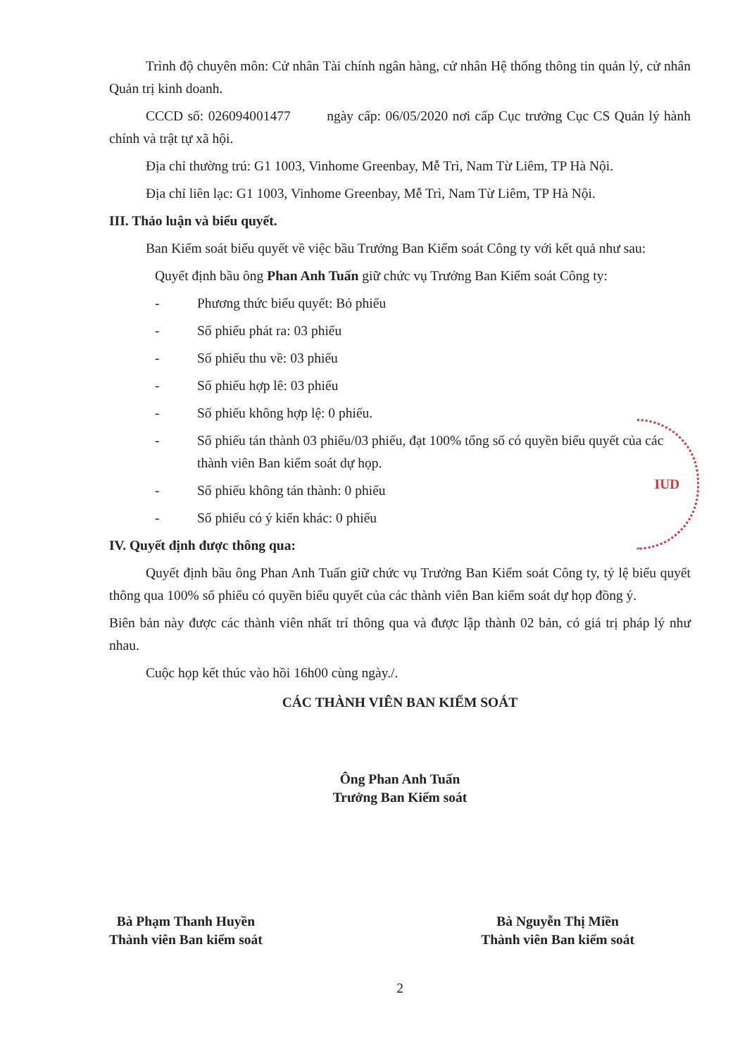Trình độ chuyên môn: Cử nhân Tài chính ngân hàng, cử nhân Hệ thống thông tin quản lý, cử nhân Quản trị kinh doanh.
CCCD số: 026094001477 ngày cấp: 06/05/2020 nơi cấp Cục trưởng Cục CS Quản lý hành chính và trật tự xã hội.
Địa chỉ thường trú: G1 1003, Vinhome Greenbay, Mễ Trì, Nam Từ Liêm, TP Hà Nội.
Địa chỉ liên lạc: G1 1003, Vinhome Greenbay, Mễ Trì, Nam Từ Liêm, TP Hà Nội.
III. Thảo luận và biểu quyết.
Ban Kiểm soát biểu quyết về việc bầu Trưởng Ban Kiểm soát Công ty với kết quả như sau:
Quyết định bầu ông Phan Anh Tuấn giữ chức vụ Trưởng Ban Kiểm soát Công ty:
- Phương thức biểu quyết: Bỏ phiếu
- Số phiếu phát ra: 03 phiếu
- Số phiếu thu về: 03 phiếu
- Số phiếu hợp lê: 03 phiếu
- Số phiếu không hợp lệ: 0 phiếu.
- Số phiếu tán thành 03 phiếu/03 phiếu, đạt 100% tổng số có quyền biểu quyết của các thành viên Ban kiểm soát dự họp.
- Số phiếu không tán thành: 0 phiếu
- Số phiếu có ý kiến khác: 0 phiếu
IV. Quyết định được thông qua:
Quyết định bầu ông Phan Anh Tuấn giữ chức vụ Trưởng Ban Kiểm soát Công ty, tỷ lệ biểu quyết thông qua 100% số phiếu có quyền biểu quyết của các thành viên Ban kiểm soát dự họp đồng ý.
Biên bản này được các thành viên nhất trí thông qua và được lập thành 02 bản, có giá trị pháp lý như nhau.
Cuộc họp kết thúc vào hồi 16h00 cùng ngày./.
CÁC THÀNH VIÊN BAN KIỂM SOÁT
Ông Phan Anh Tuấn
Trưởng Ban Kiểm soát
Bà Phạm Thanh Huyền
Thành viên Ban kiểm soát
Bà Nguyễn Thị Miền
Thành viên Ban kiểm soát
2
IUD